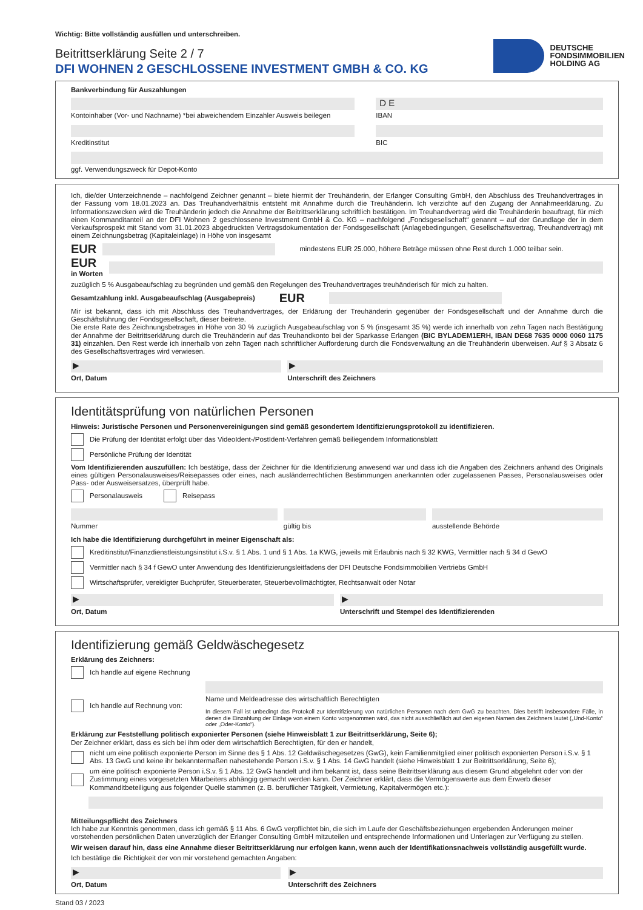Wichtig: Bitte vollständig ausfüllen und unterschreiben.
Beitrittserklärung Seite 2 / 7
DFI WOHNEN 2 GESCHLOSSENE INVESTMENT GMBH & CO. KG
DEUTSCHE
FONDSIMMOBILIEN
HOLDING AG
Bankverbindung für Auszahlungen
Kontoinhaber (Vor- und Nachname) *bei abweichendem Einzahler Ausweis beilegen
D E
IBAN
Kreditinstitut BIC
ggf. Verwendungszweck für Depot-Konto
Ich, die/der Unterzeichnende – nachfolgend Zeichner genannt – biete hiermit der Treuhänderin, der Erlanger Consulting GmbH, den Abschluss des Treuhandvertrages in der Fassung vom 18.01.2023 an. Das Treuhandverhältnis entsteht mit Annahme durch die Treuhänderin. Ich verzichte auf den Zugang der Annahmeerklärung. Zu Informationszwecken wird die Treuhänderin jedoch die Annahme der Beitrittserklärung schriftlich bestätigen. Im Treuhandvertrag wird die Treuhänderin beauftragt, für mich einen Kommanditanteil an der DFI Wohnen 2 geschlossene Investment GmbH & Co. KG – nachfolgend „Fondsgesellschaft“ genannt – auf der Grundlage der in dem Verkaufsprospekt mit Stand vom 31.01.2023 abgedruckten Vertragsdokumentation der Fondsgesellschaft (Anlagebedingungen, Gesellschaftsvertrag, Treuhandvertrag) mit einem Zeichnungsbetrag (Kapitaleinlage) in Höhe von insgesamt
EUR
mindestens EUR 25.000, höhere Beträge müssen ohne Rest durch 1.000 teilbar sein.
EUR
in Worten
zuzüglich 5 % Ausgabeaufschlag zu begründen und gemäß den Regelungen des Treuhandvertrages treuhänderisch für mich zu halten.
Gesamtzahlung inkl. Ausgabeaufschlag (Ausgabepreis) EUR
Mir ist bekannt, dass ich mit Abschluss des Treuhandvertrages, der Erklärung der Treuhänderin gegenüber der Fondsgesellschaft und der Annahme durch die Geschäftsführung der Fondsgesellschaft, dieser beitrete.
Die erste Rate des Zeichnungsbetrages in Höhe von 30 % zuzüglich Ausgabeaufschlag von 5 % (insgesamt 35 %) werde ich innerhalb von zehn Tagen nach Bestätigung der Annahme der Beitrittserklärung durch die Treuhänderin auf das Treuhandkonto bei der Sparkasse Erlangen (BIC BYLADEM1ERH, IBAN DE68 7635 0000 0060 1175 31) einzahlen. Den Rest werde ich innerhalb von zehn Tagen nach schriftlicher Aufforderung durch die Fondsverwaltung an die Treuhänderin überweisen. Auf § 3 Absatz 6 des Gesellschaftsvertrages wird verwiesen.
▶
Ort, Datum
▶
Unterschrift des Zeichners
Identitätsprüfung von natürlichen Personen
Hinweis: Juristische Personen und Personenvereinigungen sind gemäß gesondertem Identifizierungsprotokoll zu identifizieren.
Die Prüfung der Identität erfolgt über das VideoIdent-/PostIdent-Verfahren gemäß beiliegendem Informationsblatt
Persönliche Prüfung der Identität
Vom Identifizierenden auszufüllen: Ich bestätige, dass der Zeichner für die Identifizierung anwesend war und dass ich die Angaben des Zeichners anhand des Originals eines gültigen Personalausweises/Reisepasses oder eines, nach ausländerrechtlichen Bestimmungen anerkannten oder zugelassenen Passes, Personalausweises oder Pass- oder Ausweisersatzes, überprüft habe.
Personalausweis Reisepass
Nummer gültig bis ausstellende Behörde
Ich habe die Identifizierung durchgeführt in meiner Eigenschaft als:
Kreditinstitut/Finanzdienstleistungsinstitut i.S.v. § 1 Abs. 1 und § 1 Abs. 1a KWG, jeweils mit Erlaubnis nach § 32 KWG, Vermittler nach § 34 d GewO
Vermittler nach § 34 f GewO unter Anwendung des Identifizierungsleitfadens der DFI Deutsche Fondsimmobilien Vertriebs GmbH
Wirtschaftsprüfer, vereidigter Buchprüfer, Steuerberater, Steuerbevollmächtigter, Rechtsanwalt oder Notar
▶
Ort, Datum
▶
Unterschrift und Stempel des Identifizierenden
Identifizierung gemäß Geldwäschegesetz
Erklärung des Zeichners:
Ich handle auf eigene Rechnung
Ich handle auf Rechnung von: Name und Meldeadresse des wirtschaftlich Berechtigten
In diesem Fall ist unbedingt das Protokoll zur Identifizierung von natürlichen Personen nach dem GwG zu beachten. Dies betrifft insbesondere Fälle, in denen die Einzahlung der Einlage von einem Konto vorgenommen wird, das nicht ausschließlich auf den eigenen Namen des Zeichners lautet („Und-Konto“ oder „Oder-Konto“).
Erklärung zur Feststellung politisch exponierter Personen (siehe Hinweisblatt 1 zur Beitrittserklärung, Seite 6);
Der Zeichner erklärt, dass es sich bei ihm oder dem wirtschaftlich Berechtigten, für den er handelt,
nicht um eine politisch exponierte Person im Sinne des § 1 Abs. 12 Geldwäschegesetzes (GwG), kein Familienmitglied einer politisch exponierten Person i.S.v. § 1 Abs. 13 GwG und keine ihr bekanntermaßen nahestehende Person i.S.v. § 1 Abs. 14 GwG handelt (siehe Hinweisblatt 1 zur Beitrittserklärung, Seite 6);
um eine politisch exponierte Person i.S.v. § 1 Abs. 12 GwG handelt und ihm bekannt ist, dass seine Beitrittserklärung aus diesem Grund abgelehnt oder von der Zustimmung eines vorgesetzten Mitarbeiters abhängig gemacht werden kann. Der Zeichner erklärt, dass die Vermögenswerte aus dem Erwerb dieser Kommanditbeteiligung aus folgender Quelle stammen (z. B. beruflicher Tätigkeit, Vermietung, Kapitalvermögen etc.):
Mitteilungspflicht des Zeichners
Ich habe zur Kenntnis genommen, dass ich gemäß § 11 Abs. 6 GwG verpflichtet bin, die sich im Laufe der Geschäftsbeziehungen ergebenden Änderungen meiner vorstehenden persönlichen Daten unverzüglich der Erlanger Consulting GmbH mitzuteilen und entsprechende Informationen und Unterlagen zur Verfügung zu stellen.
Wir weisen darauf hin, dass eine Annahme dieser Beitrittserklärung nur erfolgen kann, wenn auch der Identifikationsnachweis vollständig ausgefüllt wurde.
Ich bestätige die Richtigkeit der von mir vorstehend gemachten Angaben:
▶
Ort, Datum
▶
Unterschrift des Zeichners
Stand 03 / 2023